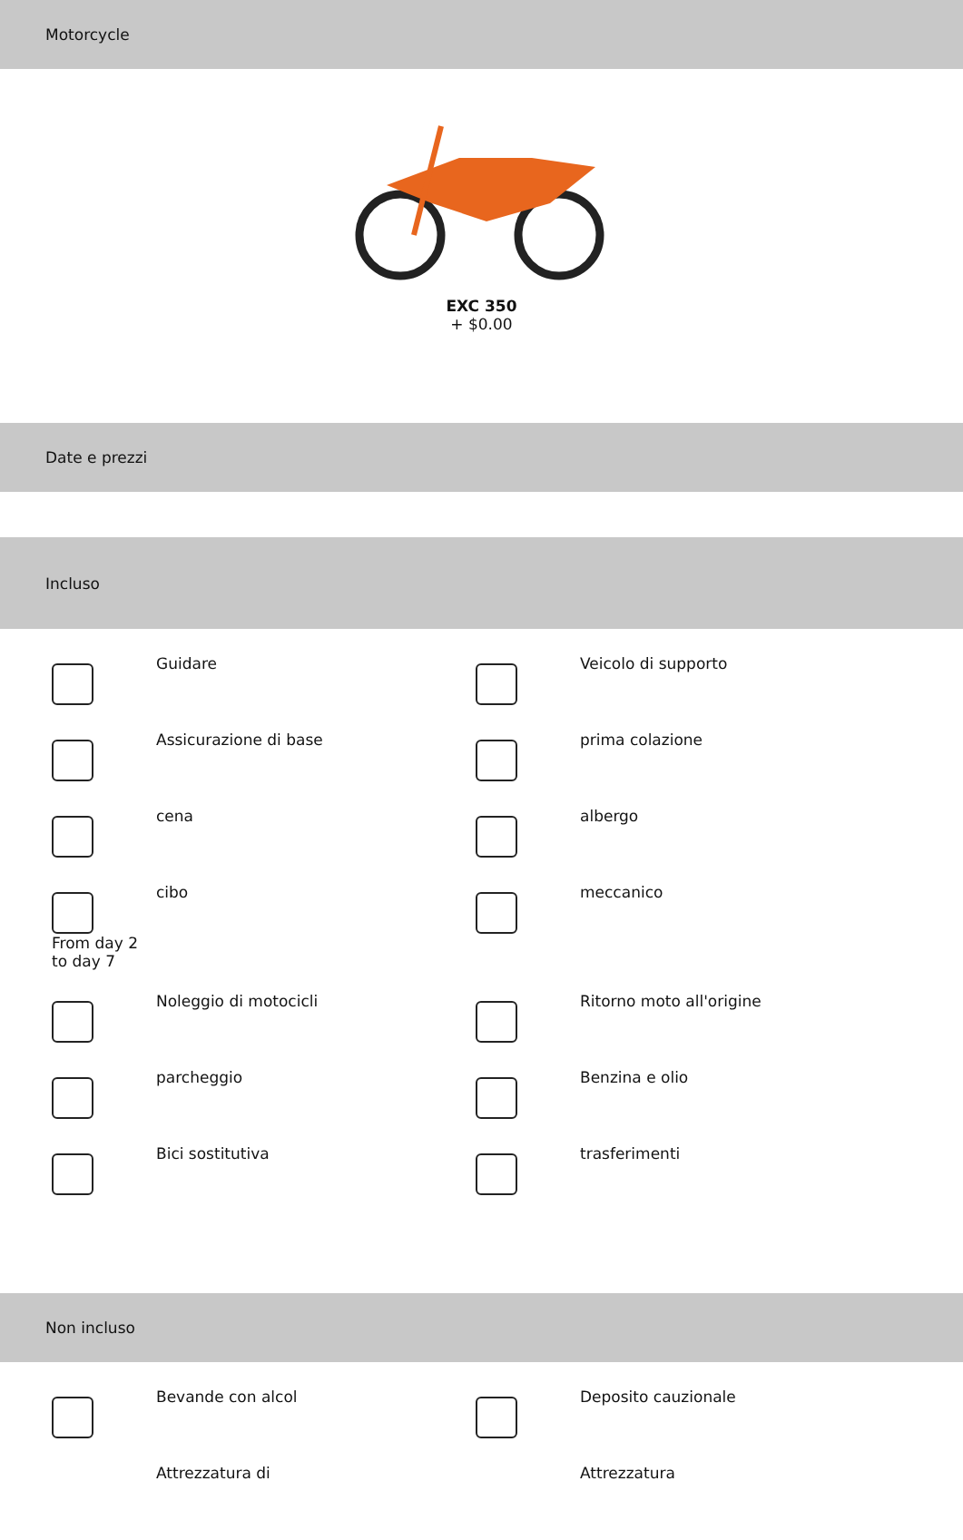Motorcycle
EXC 350
+ $0.00
Date e prezzi
Incluso
Guidare
Veicolo di supporto
Assicurazione di base
prima colazione
cena
albergo
From day 2 to day 7
cibo
meccanico
Noleggio di motocicli
Ritorno moto all'origine
parcheggio
Benzina e olio
Bici sostitutiva
trasferimenti
Non incluso
Bevande con alcol
Deposito cauzionale
Attrezzatura di
Attrezzatura